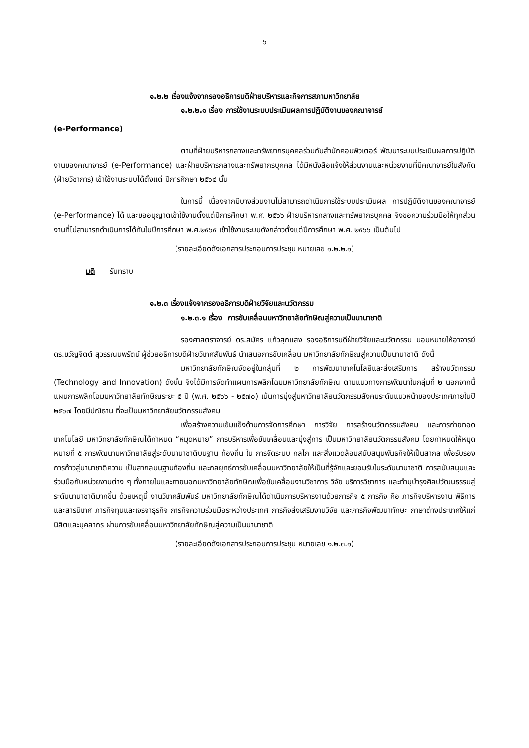๖
๑.๒.๒ เรื่องแจ้งจากรองอธิการบดีฝ่ายบริหารและกิจการสภามหาวิทยาลัย
๑.๒.๒.๑ เรื่อง การใช้งานระบบประเมินผลการปฏิบัติงานของคณาจารย์
(e-Performance)
ตามที่ฝ่ายบริหารกลางและทรัพยากรบุคคลร่วมกับสำนักคอมพิวเตอร์ พัฒนาระบบประเมินผลการปฏิบัติงานของคณาจารย์ (e-Performance) และฝ่ายบริหารกลางและทรัพยากรบุคคล ได้มีหนังสือแจ้งให้ส่วนงานและหน่วยงานที่มีคณาจารย์ในสังกัด (ฝ่ายวิชาการ) เข้าใช้งานระบบได้ตั้งแต่ ปีการศึกษา ๒๕๖๔ นั้น
ในการนี้ เนื่องจากมีบางส่วนงานไม่สามารถดำเนินการใช้ระบบประเมินผล การปฏิบัติงานของคณาจารย์ (e-Performance) ได้ และขออนุญาตเข้าใช้งานตั้งแต่ปีการศึกษา พ.ศ. ๒๕๖๖ ฝ่ายบริหารกลางและทรัพยากรบุคคล จึงขอความร่วมมือให้ทุกส่วนงานที่ไม่สามารถดำเนินการได้ทันในปีการศึกษา พ.ศ.๒๕๖๕ เข้าใช้งานระบบดังกล่าวตั้งแต่ปีการศึกษา พ.ศ. ๒๕๖๖ เป็นต้นไป
(รายละเอียดดังเอกสารประกอบการประชุม หมายเลข ๑.๒.๒.๑)
มติ รับทราบ
๑.๒.๓ เรื่องแจ้งจากรองอธิการบดีฝ่ายวิจัยและนวัตกรรม
๑.๒.๓.๑ เรื่อง การขับเคลื่อนมหาวิทยาลัยทักษิณสู่ความเป็นนานาชาติ
รองศาสตราจารย์ ดร.สมัคร แก้วสุกแสง รองอธิการบดีฝ่ายวิจัยและนวัตกรรม มอบหมายให้อาจารย์ ดร.ขวัญจิตต์ สุวรรณนพรัตน์ ผู้ช่วยอธิการบดีฝ่ายวิเทศสัมพันธ์ นำเสนอการขับเคลื่อน มหาวิทยาลัยทักษิณสู่ความเป็นนานาชาติ ดังนี้
มหาวิทยาลัยทักษิณจัดอยู่ในกลุ่มที่ ๒ การพัฒนาเทคโนโลยีและส่งเสริมการ สร้างนวัตกรรม (Technology and Innovation) ดังนั้น จึงได้มีการจัดทำแผนการพลิกโฉมมหาวิทยาลัยทักษิณ ตามแนวทางการพัฒนาในกลุ่มที่ ๒ นอกจากนี้แผนการพลิกโฉมมหาวิทยาลัยทักษิณระยะ ๕ ปี (พ.ศ. ๒๕๖๖ - ๒๕๗๐) เน้นการมุ่งสู่มหาวิทยาลัยนวัตกรรมสังคมระดับแนวหน้าของประเทศภายในปี ๒๕๖๗ โดยมีปณิธาน ที่จะเป็นมหาวิทยาลัยนวัตกรรมสังคม
เพื่อสร้างความเข้มแข็งด้านการจัดการศึกษา การวิจัย การสร้างนวัตกรรมสังคม และการถ่ายทอดเทคโนโลยี มหาวิทยาลัยทักษิณได้กำหนด “หมุดหมาย” การบริหารเพื่อขับเคลื่อนและมุ่งสู่การ เป็นมหาวิทยาลัยนวัตกรรมสังคม โดยกำหนดให้หมุดหมายที่ ๕ การพัฒนามหาวิทยาลัยสู่ระดับนานาชาติบนฐาน ท้องถิ่น ใน การจัดระบบ กลไก และสิ่งแวดล้อมสนับสนุนพันธกิจให้เป็นสากล เพื่อรับรองการก้าวสู่นานาชาติความ เป็นสากลบนฐานท้องถิ่น และกลยุทธ์การขับเคลื่อนมหาวิทยาลัยให้เป็นที่รู้จักและยอมรับในระดับนานาชาติ การสนับสนุนและร่วมมือกับหน่วยงานต่าง ๆ ทั้งภายในและภายนอกมหาวิทยาลัยทักษิณเพื่อขับเคลื่อนงานวิชาการ วิจัย บริการวิชาการ และทำนุบำรุงศิลปวัฒนธรรมสู่ระดับนานาชาติมากขึ้น ด้วยเหตุนี้ งานวิเทศสัมพันธ์ มหาวิทยาลัยทักษิณได้ดำเนินการบริหารงานด้วยภารกิจ ๕ ภารกิจ คือ ภารกิจบริหารงาน พิธีการ และสารนิเทศ ภารกิจทุนและเจรจาธุรกิจ ภารกิจความร่วมมือระหว่างประเทศ ภารกิจส่งเสริมงานวิจัย และภารกิจพัฒนาทักษะ ภาษาต่างประเทศให้แก่นิสิตและบุคลากร ผ่านการขับเคลื่อนมหาวิทยาลัยทักษิณสู่ความเป็นนานาชาติ
(รายละเอียดดังเอกสารประกอบการประชุม หมายเลข ๑.๒.๓.๑)